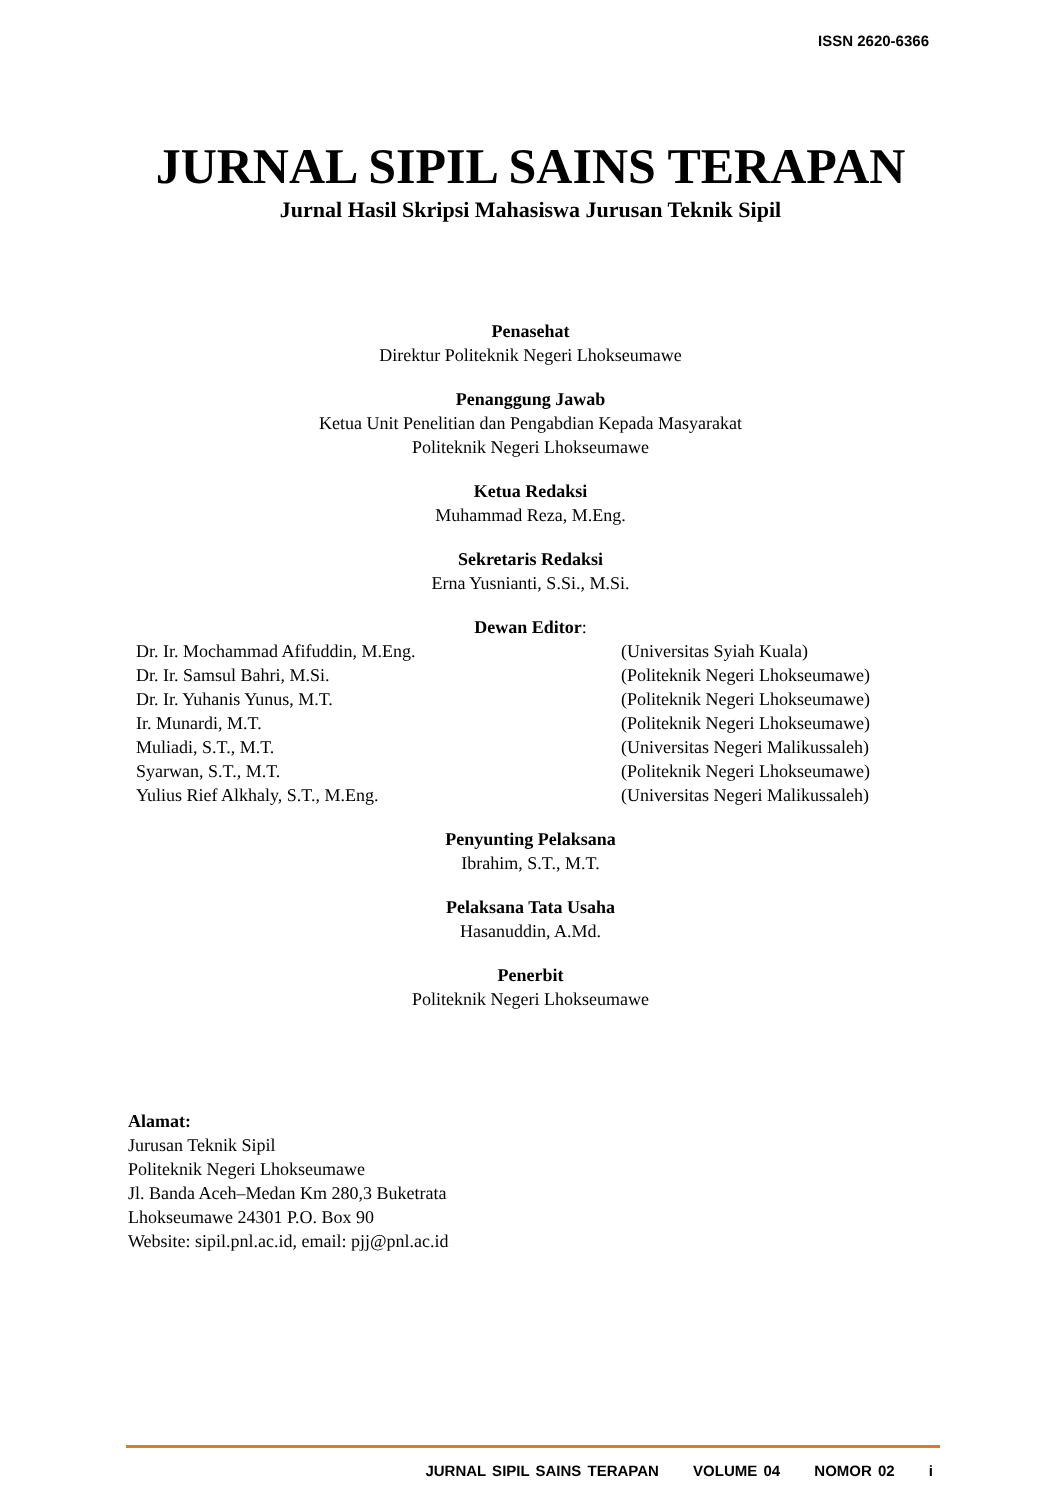ISSN 2620-6366
JURNAL SIPIL SAINS TERAPAN
Jurnal Hasil Skripsi Mahasiswa Jurusan Teknik Sipil
Penasehat
Direktur Politeknik Negeri Lhokseumawe
Penanggung Jawab
Ketua Unit Penelitian dan Pengabdian Kepada Masyarakat
Politeknik Negeri Lhokseumawe
Ketua Redaksi
Muhammad Reza, M.Eng.
Sekretaris Redaksi
Erna Yusnianti, S.Si., M.Si.
Dewan Editor:
| Dr. Ir. Mochammad Afifuddin, M.Eng. | (Universitas Syiah Kuala) |
| Dr. Ir. Samsul Bahri, M.Si. | (Politeknik Negeri Lhokseumawe) |
| Dr. Ir. Yuhanis Yunus, M.T. | (Politeknik Negeri Lhokseumawe) |
| Ir. Munardi, M.T. | (Politeknik Negeri Lhokseumawe) |
| Muliadi, S.T., M.T. | (Universitas Negeri Malikussaleh) |
| Syarwan, S.T., M.T. | (Politeknik Negeri Lhokseumawe) |
| Yulius Rief Alkhaly, S.T., M.Eng. | (Universitas Negeri Malikussaleh) |
Penyunting Pelaksana
Ibrahim, S.T., M.T.
Pelaksana Tata Usaha
Hasanuddin, A.Md.
Penerbit
Politeknik Negeri Lhokseumawe
Alamat:
Jurusan Teknik Sipil
Politeknik Negeri Lhokseumawe
Jl. Banda Aceh–Medan Km 280,3 Buketrata
Lhokseumawe 24301 P.O. Box 90
Website: sipil.pnl.ac.id, email: pjj@pnl.ac.id
JURNAL SIPIL SAINS TERAPAN VOLUME 04 NOMOR 02 i